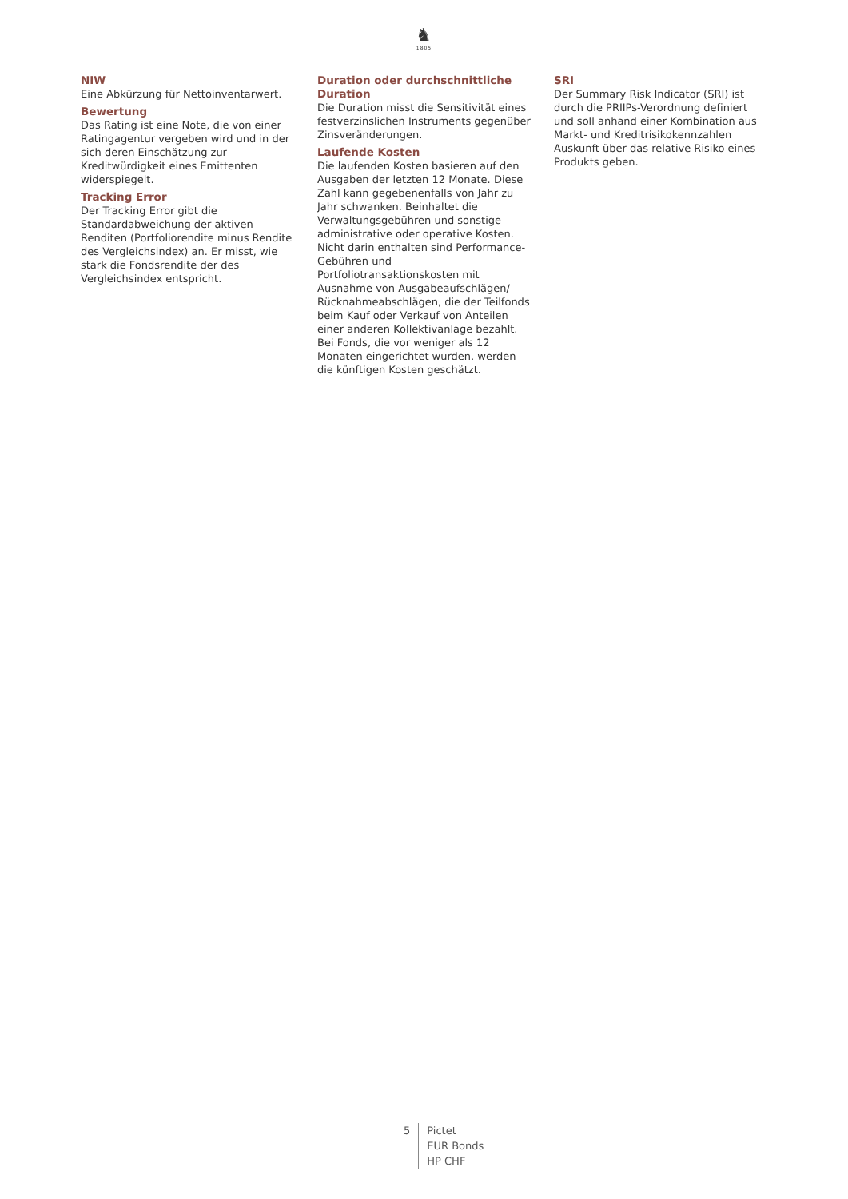♞
1805
NIW
Eine Abkürzung für Nettoinventarwert.
Bewertung
Das Rating ist eine Note, die von einer Ratingagentur vergeben wird und in der sich deren Einschätzung zur Kreditwürdigkeit eines Emittenten widerspiegelt.
Tracking Error
Der Tracking Error gibt die Standardabweichung der aktiven Renditen (Portfoliorendite minus Rendite des Vergleichsindex) an. Er misst, wie stark die Fondsrendite der des Vergleichsindex entspricht.
Duration oder durchschnittliche Duration
Die Duration misst die Sensitivität eines festverzinslichen Instruments gegenüber Zinsveränderungen.
Laufende Kosten
Die laufenden Kosten basieren auf den Ausgaben der letzten 12 Monate. Diese Zahl kann gegebenenfalls von Jahr zu Jahr schwanken. Beinhaltet die Verwaltungsgebühren und sonstige administrative oder operative Kosten. Nicht darin enthalten sind Performance-Gebühren und Portfoliotransaktionskosten mit Ausnahme von Ausgabeaufschlägen/ Rücknahmeabschlägen, die der Teilfonds beim Kauf oder Verkauf von Anteilen einer anderen Kollektivanlage bezahlt. Bei Fonds, die vor weniger als 12 Monaten eingerichtet wurden, werden die künftigen Kosten geschätzt.
SRI
Der Summary Risk Indicator (SRI) ist durch die PRIIPs-Verordnung definiert und soll anhand einer Kombination aus Markt- und Kreditrisikokennzahlen Auskunft über das relative Risiko eines Produkts geben.
5
Pictet
EUR Bonds
HP CHF